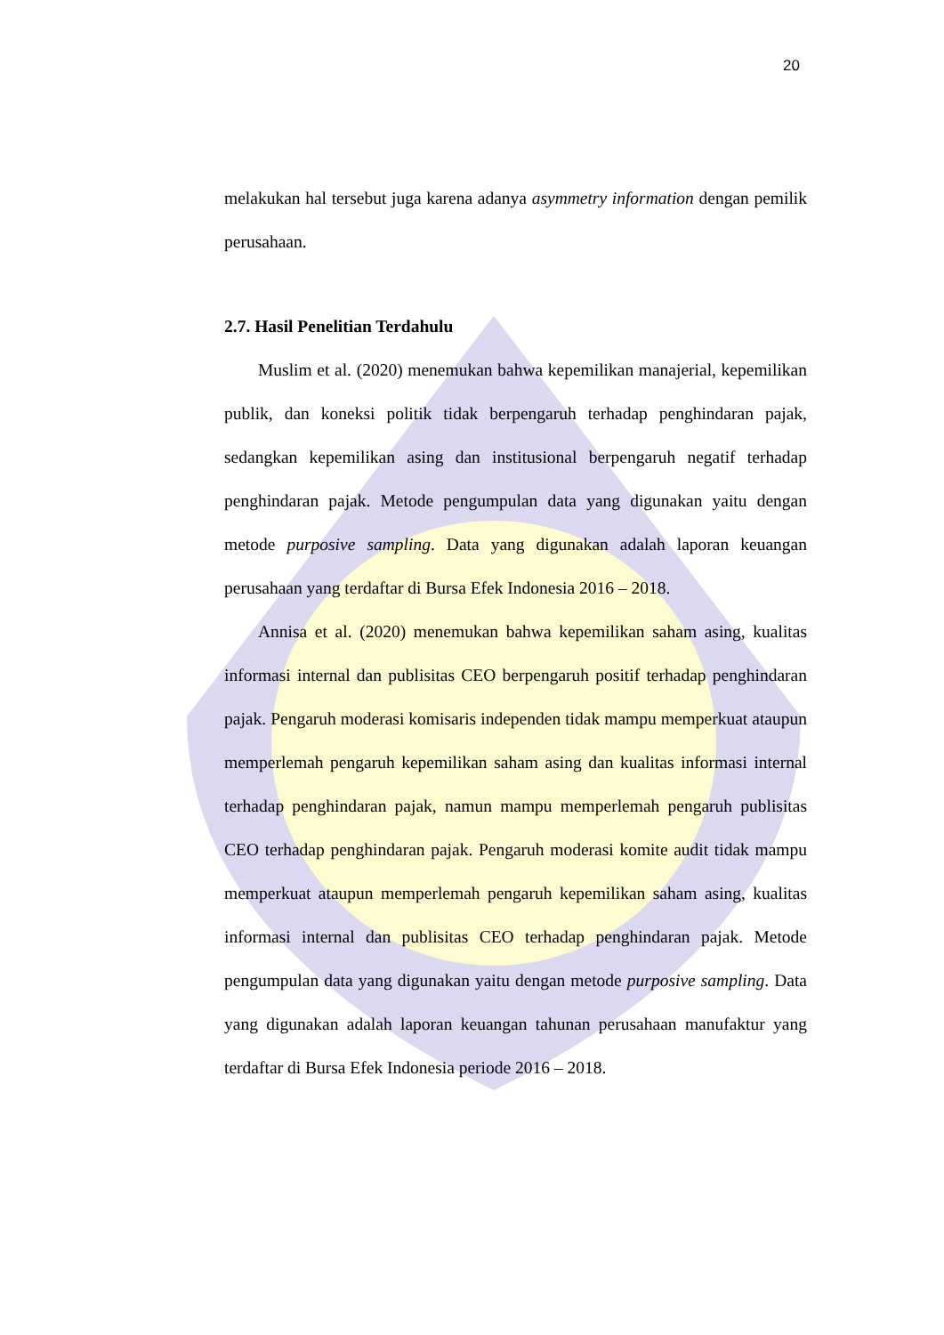20
melakukan hal tersebut juga karena adanya asymmetry information dengan pemilik perusahaan.
2.7. Hasil Penelitian Terdahulu
Muslim et al. (2020) menemukan bahwa kepemilikan manajerial, kepemilikan publik, dan koneksi politik tidak berpengaruh terhadap penghindaran pajak, sedangkan kepemilikan asing dan institusional berpengaruh negatif terhadap penghindaran pajak. Metode pengumpulan data yang digunakan yaitu dengan metode purposive sampling. Data yang digunakan adalah laporan keuangan perusahaan yang terdaftar di Bursa Efek Indonesia 2016 – 2018.
Annisa et al. (2020) menemukan bahwa kepemilikan saham asing, kualitas informasi internal dan publisitas CEO berpengaruh positif terhadap penghindaran pajak. Pengaruh moderasi komisaris independen tidak mampu memperkuat ataupun memperlemah pengaruh kepemilikan saham asing dan kualitas informasi internal terhadap penghindaran pajak, namun mampu memperlemah pengaruh publisitas CEO terhadap penghindaran pajak. Pengaruh moderasi komite audit tidak mampu memperkuat ataupun memperlemah pengaruh kepemilikan saham asing, kualitas informasi internal dan publisitas CEO terhadap penghindaran pajak. Metode pengumpulan data yang digunakan yaitu dengan metode purposive sampling. Data yang digunakan adalah laporan keuangan tahunan perusahaan manufaktur yang terdaftar di Bursa Efek Indonesia periode 2016 – 2018.